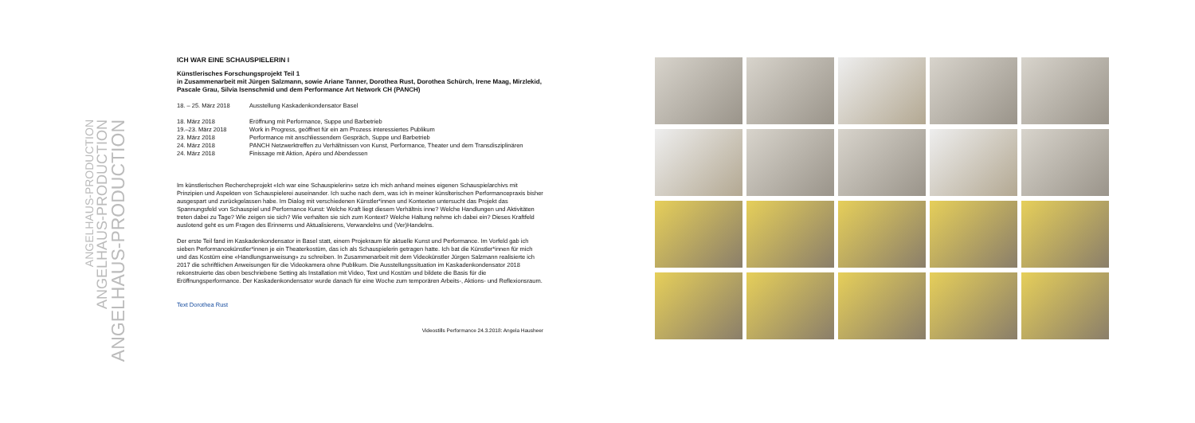ANGELHAUS-PRODUCTION
ANGELHAUS-PRODUCTION
ANGELHAUS-PRODUCTION
ICH WAR EINE SCHAUSPIELERIN I
Künstlerisches Forschungsprojekt Teil 1
in Zusammenarbeit mit Jürgen Salzmann, sowie Ariane Tanner, Dorothea Rust, Dorothea Schürch, Irene Maag, Mirzlekid, Pascale Grau, Silvia Isenschmid und dem Performance Art Network CH (PANCH)
18. – 25. März 2018 Ausstellung Kaskadenkondensator Basel
18. März 2018 Eröffnung mit Performance, Suppe und Barbetrieb
19.–23. März 2018 Work in Progress, geöffnet für ein am Prozess interessiertes Publikum
23. März 2018 Performance mit anschliessendem Gespräch, Suppe und Barbetrieb
24. März 2018 PANCH Netzwerktreffen zu Verhältnissen von Kunst, Performance, Theater und dem Transdisziplinären
24. März 2018 Finissage mit Aktion, Apéro und Abendessen
Im künstlerischen Rechercheprojekt «Ich war eine Schauspielerin» setze ich mich anhand meines eigenen Schauspielarchivs mit Prinzipien und Aspekten von Schauspielerei auseinander. Ich suche nach dem, was ich in meiner künslterischen Performancepraxis bisher ausgespart und zurückgelassen habe. Im Dialog mit verschiedenen Künstler*innen und Kontexten untersucht das Projekt das Spannungsfeld von Schauspiel und Performance Kunst: Welche Kraft liegt diesem Verhältnis inne? Welche Handlungen und Aktivitäten treten dabei zu Tage? Wie zeigen sie sich? Wie verhalten sie sich zum Kontext? Welche Haltung nehme ich dabei ein? Dieses Kraftfeld auslotend geht es um Fragen des Erinnerns und Aktualisierens, Verwandelns und (Ver)Handelns.
Der erste Teil fand im Kaskadenkondensator in Basel statt, einem Projekraum für aktuelle Kunst und Performance. Im Vorfeld gab ich sieben Performancekünstler*innen je ein Theaterkostüm, das ich als Schauspielerin getragen hatte. Ich bat die Künstler*innen für mich und das Kostüm eine «Handlungsanweisung» zu schreiben. In Zusammenarbeit mit dem Videokünstler Jürgen Salzmann realisierte ich 2017 die schriftlichen Anweisungen für die Videokamera ohne Publikum. Die Ausstellungssituation im Kaskadenkondensator 2018 rekonstruierte das oben beschriebene Setting als Installation mit Video, Text und Kostüm und bildete die Basis für die Eröffnungsperformance. Der Kaskadenkondensator wurde danach für eine Woche zum temporären Arbeits-, Aktions- und Reflexionsraum.
Text Dorothea Rust
Videostills Performance 24.3.2018: Angela Hausheer